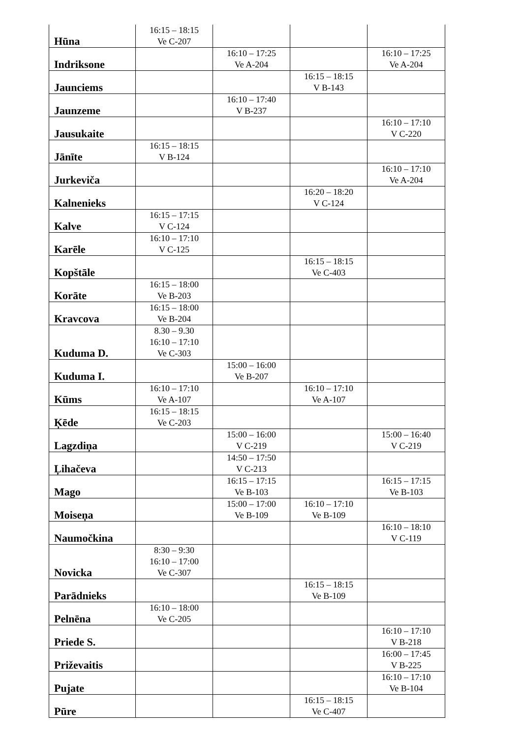| Hūna | 16:15 – 18:15 Ve C-207 | | | |
| Indriksone | | 16:10 – 17:25 Ve A-204 | | 16:10 – 17:25 Ve A-204 |
| Jaunciems | | | 16:15 – 18:15 V B-143 | |
| Jaunzeme | | 16:10 – 17:40 V B-237 | | |
| Jausukaite | | | | 16:10 – 17:10 V C-220 |
| Jānīte | 16:15 – 18:15 V B-124 | | | |
| Jurkeviča | | | | 16:10 – 17:10 Ve A-204 |
| Kalnenieks | | | 16:20 – 18:20 V C-124 | |
| Kalve | 16:15 – 17:15 V C-124 | | | |
| Karēle | 16:10 – 17:10 V C-125 | | | |
| Kopštāle | | | 16:15 – 18:15 Ve C-403 | |
| Korāte | 16:15 – 18:00 Ve B-203 | | | |
| Kravcova | 16:15 – 18:00 Ve B-204 | | | |
| Kuduma D. | 8.30 – 9.30 16:10 – 17:10 Ve C-303 | | | |
| Kuduma I. | | 15:00 – 16:00 Ve B-207 | | |
| Kūms | 16:10 – 17:10 Ve A-107 | | 16:10 – 17:10 Ve A-107 | |
| Ķēde | 16:15 – 18:15 Ve C-203 | | | |
| Lagzdiņa | | 15:00 – 16:00 V C-219 | | 15:00 – 16:40 V C-219 |
| Ļihačeva | | 14:50 – 17:50 V C-213 | | |
| Mago | | 16:15 – 17:15 Ve B-103 | | 16:15 – 17:15 Ve B-103 |
| Moiseņa | | 15:00 – 17:00 Ve B-109 | 16:10 – 17:10 Ve B-109 | |
| Naumočkina | | | | 16:10 – 18:10 V C-119 |
| Novicka | 8:30 – 9:30 16:10 – 17:00 Ve C-307 | | | |
| Parādnieks | | | 16:15 – 18:15 Ve B-109 | |
| Pelnēna | 16:10 – 18:00 Ve C-205 | | | |
| Priede S. | | | | 16:10 – 17:10 V B-218 |
| Priževaitis | | | | 16:00 – 17:45 V B-225 |
| Pujate | | | | 16:10 – 17:10 Ve B-104 |
| Pūre | | | 16:15 – 18:15 Ve C-407 | |